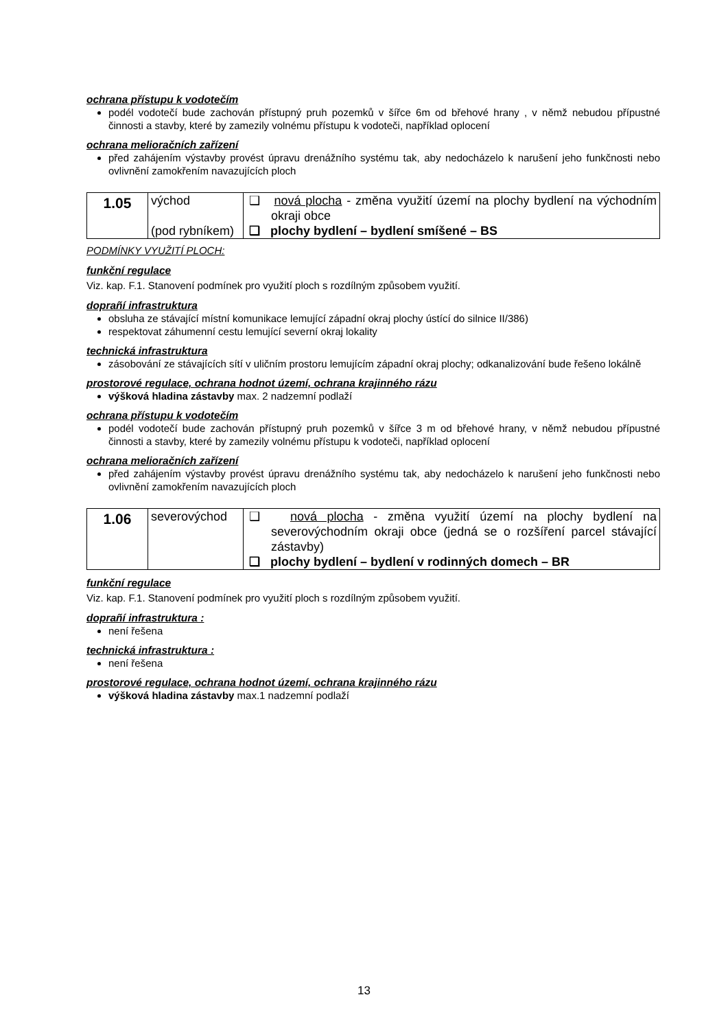ochrana přístupu k vodotečím
podél vodotečí bude zachován přístupný pruh pozemků v šířce 6m od břehové hrany , v němž nebudou přípustné činnosti a stavby, které by zamezily volnému přístupu k vodoteči, například oplocení
ochrana melioračních zařízení
před zahájením výstavby provést úpravu drenážního systému tak, aby nedocházelo k narušení jeho funkčnosti nebo ovlivnění zamokřením navazujících ploch
| 1.05 | východ (pod rybníkem) | ❑ nová plocha - změna využití území na plochy bydlení na východním okraji obce ❑ plochy bydlení – bydlení smíšené – BS |
PODMÍNKY VYUŽITÍ PLOCH:
funkční regulace
Viz. kap. F.1. Stanovení podmínek pro využití ploch s rozdílným způsobem využití.
doprañí infrastruktura
obsluha ze stávající místní komunikace lemující západní okraj plochy ústící do silnice II/386)
respektovat záhumenní cestu lemující severní okraj lokality
technická infrastruktura
zásobování ze stávajících sítí v uličním prostoru lemujícím západní okraj plochy; odkanalizování bude řešeno lokálně
prostorové regulace, ochrana hodnot území, ochrana krajinného rázu
výšková hladina zástavby max. 2 nadzemní podlaží
ochrana přístupu k vodotečím
podél vodotečí bude zachován přístupný pruh pozemků v šířce 3 m od břehové hrany, v němž nebudou přípustné činnosti a stavby, které by zamezily volnému přístupu k vodoteči, například oplocení
ochrana melioračních zařízení
před zahájením výstavby provést úpravu drenážního systému tak, aby nedocházelo k narušení jeho funkčnosti nebo ovlivnění zamokřením navazujících ploch
| 1.06 | severovýchod | ❑ nová plocha - změna využití území na plochy bydlení na severovýchodním okraji obce (jedná se o rozšíření parcel stávající zástavby) ❑ plochy bydlení – bydlení v rodinných domech – BR |
funkční regulace
Viz. kap. F.1. Stanovení podmínek pro využití ploch s rozdílným způsobem využití.
doprañí infrastruktura :
není řešena
technická infrastruktura :
není řešena
prostorové regulace, ochrana hodnot území, ochrana krajinného rázu
výšková hladina zástavby max.1 nadzemní podlaží
13